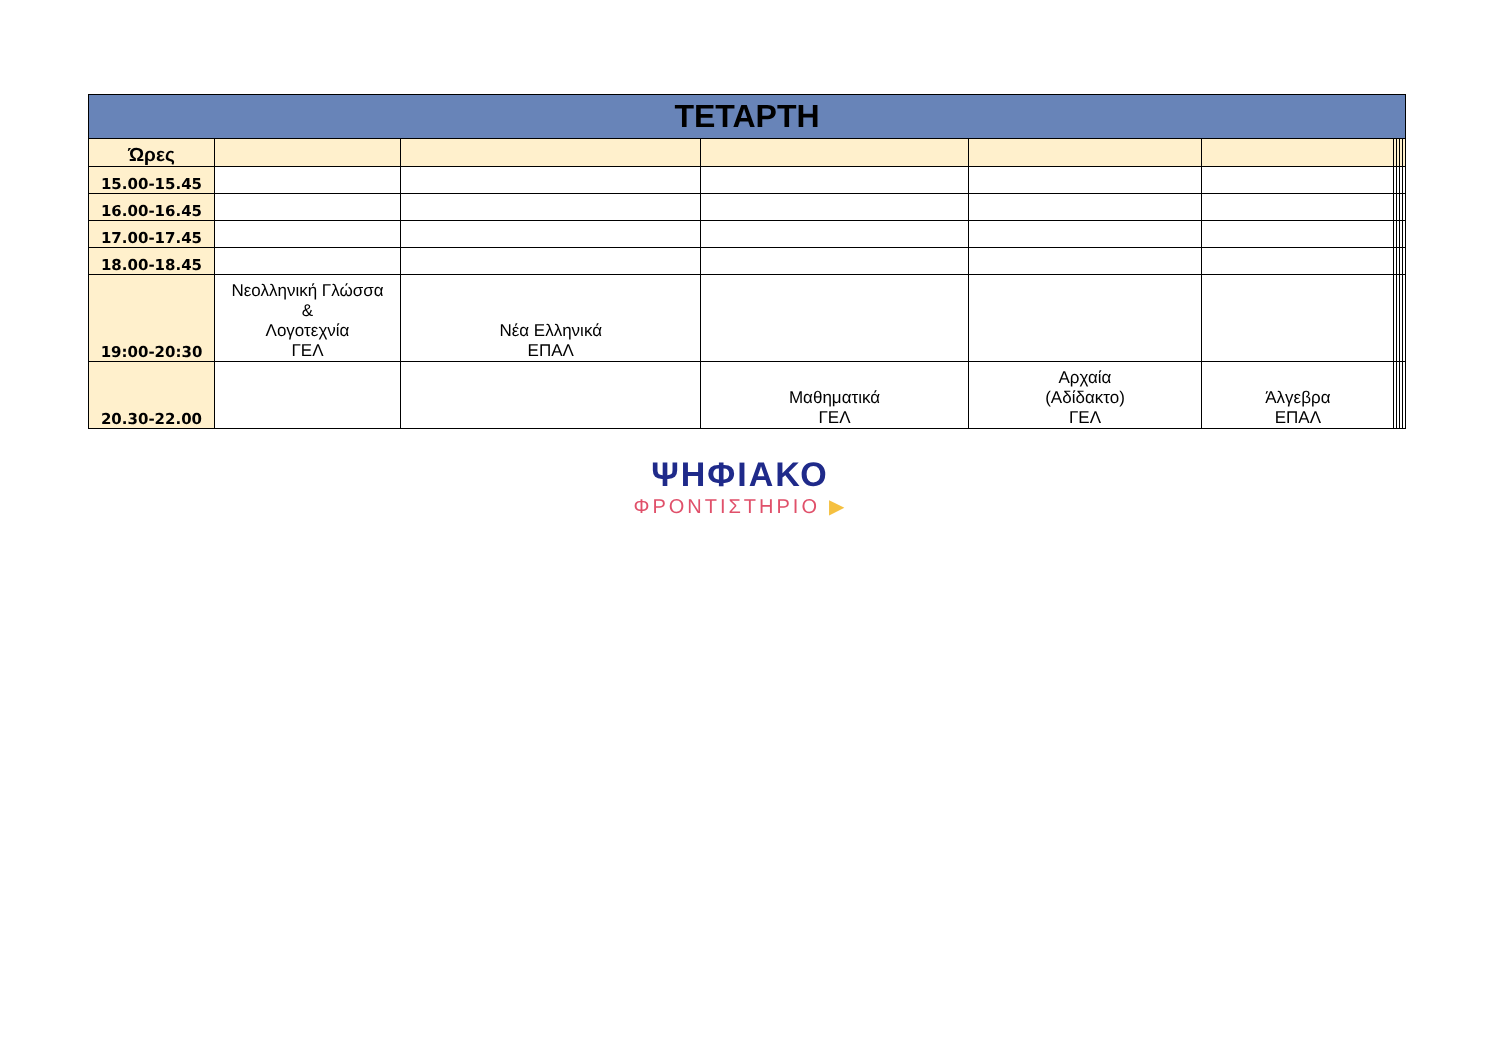| ΤΕΤΑΡΤΗ | | | | | | | | | |
| --- | --- | --- | --- | --- | --- | --- | --- | --- | --- |
| Ώρες | | | | | | | | | |
| 15.00-15.45 | | | | | | | | | |
| 16.00-16.45 | | | | | | | | | |
| 17.00-17.45 | | | | | | | | | |
| 18.00-18.45 | | | | | | | | | |
| 19:00-20:30 | Νεολληνική Γλώσσα & Λογοτεχνία ΓΕΛ | Νέα Ελληνικά ΕΠΑΛ | | | | | | | |
| 20.30-22.00 | | | Μαθηματικά ΓΕΛ | Αρχαία (Αδίδακτο) ΓΕΛ | Άλγεβρα ΕΠΑΛ | | | | |
ΨΗΦΙΑΚΟ
ΦΡΟΝΤΙΣΤΗΡΙΟ ▶